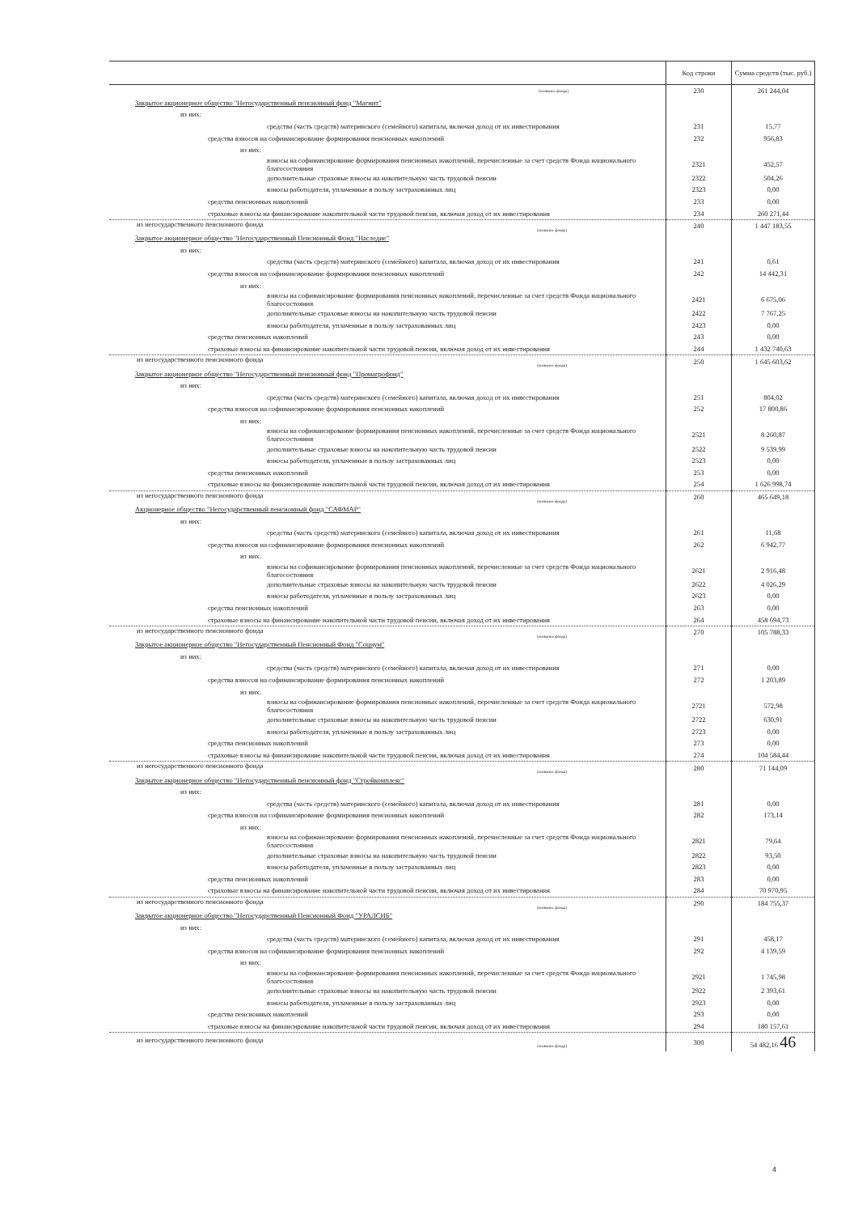| | Код строки | Сумма средств (тыс. руб.) |
| --- | --- | --- |
| (название фонда) | 230 | 261 244,04 |
| Закрытое акционерное общество "Негосударственный пенсионный фонд "Магнит" | | |
| из них: | | |
| средства (часть средств) материнского (семейного) капитала, включая доход от их инвестирования | 231 | 15,77 |
| средства взносов на софинансирование формирования пенсионных накоплений | 232 | 956,83 |
| из них: | | |
| взносы на софинансирование формирования пенсионных накоплений, перечисленные за счет средств Фонда национального благосостояния | 2321 | 452,57 |
| дополнительные страховые взносы на накопительную часть трудовой пенсии | 2322 | 504,26 |
| взносы работодателя, уплаченные в пользу застрахованных лиц | 2323 | 0,00 |
| средства пенсионных накоплений | 233 | 0,00 |
| страховые взносы на финансирование накопительной части трудовой пенсии, включая доход от их инвестирования | 234 | 260 271,44 |
| из негосударственного пенсионного фонда (название фонда) | 240 | 1 447 183,55 |
| Закрытое акционерное общество "Негосударственный Пенсионный Фонд "Наследие" | | |
| из них: | | |
| средства (часть средств) материнского (семейного) капитала, включая доход от их инвестирования | 241 | 0,61 |
| средства взносов на софинансирование формирования пенсионных накоплений | 242 | 14 442,31 |
| из них: | | |
| взносы на софинансирование формирования пенсионных накоплений, перечисленные за счет средств Фонда национального благосостояния | 2421 | 6 675,06 |
| дополнительные страховые взносы на накопительную часть трудовой пенсии | 2422 | 7 767,25 |
| взносы работодателя, уплаченные в пользу застрахованных лиц | 2423 | 0,00 |
| средства пенсионных накоплений | 243 | 0,00 |
| страховые взносы на финансирование накопительной части трудовой пенсии, включая доход от их инвестирования | 244 | 1 432 740,63 |
| из негосударственного пенсионного фонда (название фонда) | 250 | 1 645 603,62 |
| Закрытое акционерное общество "Негосударственный пенсионный фонд "Промагрофонд" | | |
| из них: | | |
| средства (часть средств) материнского (семейного) капитала, включая доход от их инвестирования | 251 | 804,02 |
| средства взносов на софинансирование формирования пенсионных накоплений | 252 | 17 800,86 |
| из них: | | |
| взносы на софинансирование формирования пенсионных накоплений, перечисленные за счет средств Фонда национального благосостояния | 2521 | 8 260,87 |
| дополнительные страховые взносы на накопительную часть трудовой пенсии | 2522 | 9 539,99 |
| взносы работодателя, уплаченные в пользу застрахованных лиц | 2523 | 0,00 |
| средства пенсионных накоплений | 253 | 0,00 |
| страховые взносы на финансирование накопительной части трудовой пенсии, включая доход от их инвестирования | 254 | 1 626 998,74 |
| из негосударственного пенсионного фонда (название фонда) | 260 | 465 649,18 |
| Акционерное общество "Негосударственный пенсионный фонд "САФМАР" | | |
| из них: | | |
| средства (часть средств) материнского (семейного) капитала, включая доход от их инвестирования | 261 | 11,68 |
| средства взносов на софинансирование формирования пенсионных накоплений | 262 | 6 942,77 |
| из них: | | |
| взносы на софинансирование формирования пенсионных накоплений, перечисленные за счет средств Фонда национального благосостояния | 2621 | 2 916,48 |
| дополнительные страховые взносы на накопительную часть трудовой пенсии | 2622 | 4 026,29 |
| взносы работодателя, уплаченные в пользу застрахованных лиц | 2623 | 0,00 |
| средства пенсионных накоплений | 263 | 0,00 |
| страховые взносы на финансирование накопительной части трудовой пенсии, включая доход от их инвестирования | 264 | 458 694,73 |
| из негосударственного пенсионного фонда (название фонда) | 270 | 105 788,33 |
| Закрытое акционерное общество "Негосударственный Пенсионный Фонд "Социум" | | |
| из них: | | |
| средства (часть средств) материнского (семейного) капитала, включая доход от их инвестирования | 271 | 0,00 |
| средства взносов на софинансирование формирования пенсионных накоплений | 272 | 1 203,89 |
| из них: | | |
| взносы на софинансирование формирования пенсионных накоплений, перечисленные за счет средств Фонда национального благосостояния | 2721 | 572,98 |
| дополнительные страховые взносы на накопительную часть трудовой пенсии | 2722 | 630,91 |
| взносы работодателя, уплаченные в пользу застрахованных лиц | 2723 | 0,00 |
| средства пенсионных накоплений | 273 | 0,00 |
| страховые взносы на финансирование накопительной части трудовой пенсии, включая доход от их инвестирования | 274 | 104 584,44 |
| из негосударственного пенсионного фонда (название фонда) | 280 | 71 144,09 |
| Закрытое акционерное общество "Негосударственный пенсионный фонд "Стройкомплекс" | | |
| из них: | | |
| средства (часть средств) материнского (семейного) капитала, включая доход от их инвестирования | 281 | 0,00 |
| средства взносов на софинансирование формирования пенсионных накоплений | 282 | 173,14 |
| из них: | | |
| взносы на софинансирование формирования пенсионных накоплений, перечисленные за счет средств Фонда национального благосостояния | 2821 | 79,64 |
| дополнительные страховые взносы на накопительную часть трудовой пенсии | 2822 | 93,50 |
| взносы работодателя, уплаченные в пользу застрахованных лиц | 2823 | 0,00 |
| средства пенсионных накоплений | 283 | 0,00 |
| страховые взносы на финансирование накопительной части трудовой пенсии, включая доход от их инвестирования | 284 | 70 970,95 |
| из негосударственного пенсионного фонда (название фонда) | 290 | 184 755,37 |
| Закрытое акционерное общество "Негосударственный Пенсионный Фонд "УРАЛСИБ" | | |
| из них: | | |
| средства (часть средств) материнского (семейного) капитала, включая доход от их инвестирования | 291 | 458,17 |
| средства взносов на софинансирование формирования пенсионных накоплений | 292 | 4 139,59 |
| из них: | | |
| взносы на софинансирование формирования пенсионных накоплений, перечисленные за счет средств Фонда национального благосостояния | 2921 | 1 745,98 |
| дополнительные страховые взносы на накопительную часть трудовой пенсии | 2922 | 2 393,61 |
| взносы работодателя, уплаченные в пользу застрахованных лиц | 2923 | 0,00 |
| средства пенсионных накоплений | 293 | 0,00 |
| страховые взносы на финансирование накопительной части трудовой пенсии, включая доход от их инвестирования | 294 | 180 157,61 |
| из негосударственного пенсионного фонда (название фонда) | 300 | 54 482,16 46 |
4